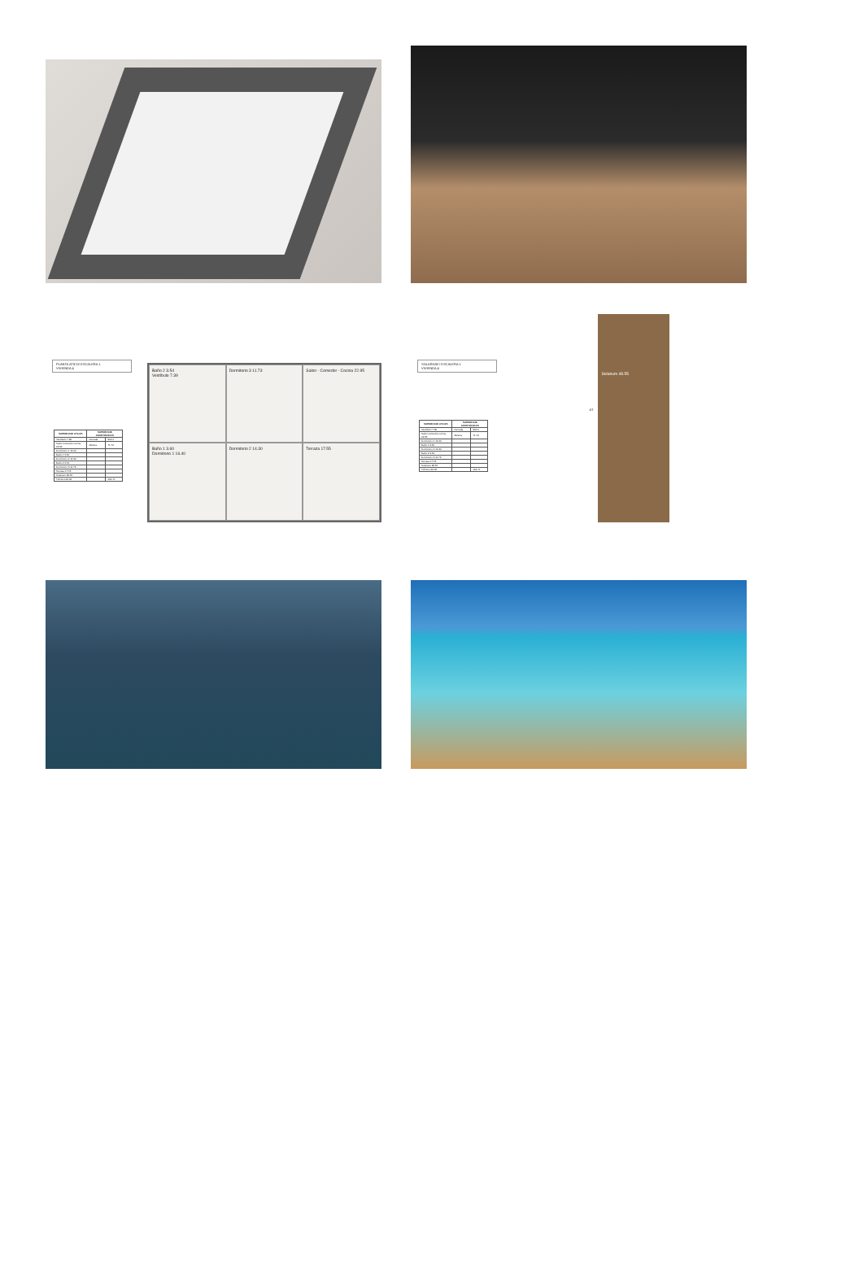PLANTA ATICO/ ESCALERA 1
VIVIENDA 4
| SUPERFICIE UTILES | SUPERFICIE CONSTRUIDAS | |
| --- | --- | --- |
| Vestíbulo 7.39 | Cerrada | 93.01 |
| Salon-comedor-cocina 22.95 | Abierta | 71.70 |
| Dormitorio 1 16.40 | | |
| Baño 1 3.60 | | |
| Dormitorio 2 14.30 | | |
| Baño 2 3.54 | | |
| Dormitorio 3 11.73 | | |
| Terraza 17.55 | | |
| Solarium 48.55 | | |
| TOTAL 146.66 | | 164.71 |
Baño 2 3.54
Vestíbulo 7.39
Dormitorio 3 11.73
Salon - Comedor - Cocina 22.95
Baño 1 3.60
Dormitorio 1 16.40
Dormitorio 2 14.30
Terraza 17.55
SOLARIUM / ESCALERA 1
VIVIENDA 4
| SUPERFICIE UTILES | SUPERFICIE CONSTRUIDAS | |
| --- | --- | --- |
| Vestíbulo 7.39 | Cerrada | 93.01 |
| Salon-comedor-cocina 22.95 | Abierta | 71.70 |
| Dormitorio 1 16.40 | | |
| Baño 1 3.60 | | |
| Dormitorio 2 14.30 | | |
| Baño 2 3.54 | | |
| Dormitorio 3 11.73 | | |
| Terraza 17.55 | | |
| Solarium 48.55 | | |
| TOTAL 146.66 | | 164.71 |
AT
Solarium 48.55